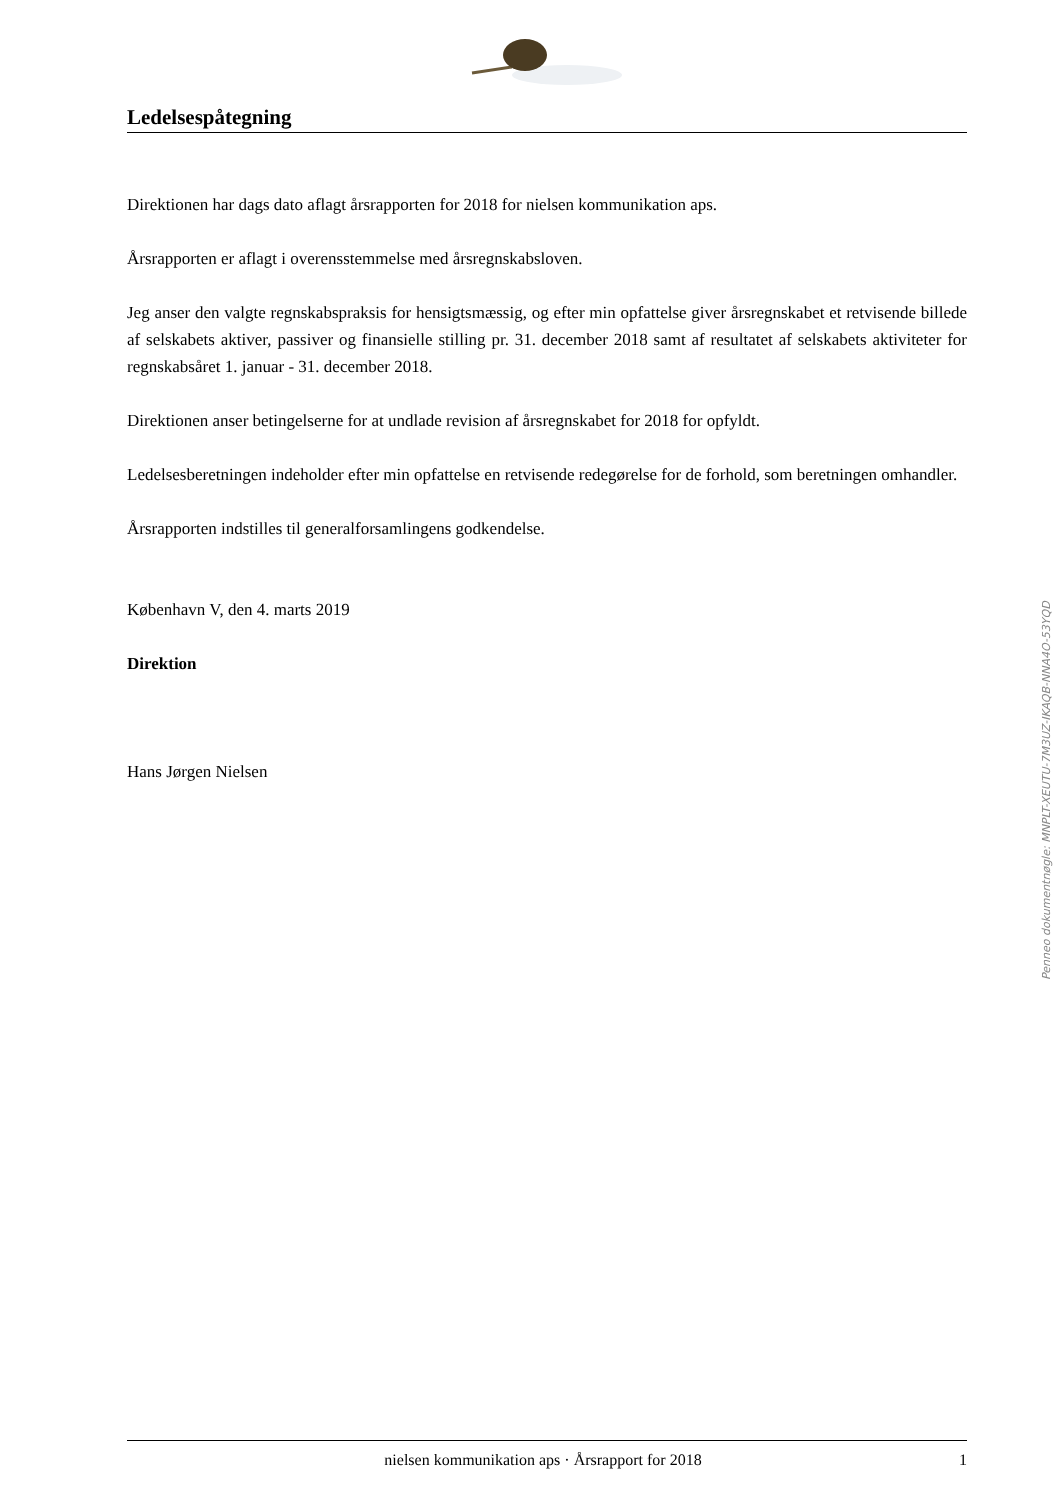Ledelsespåtegning
Direktionen har dags dato aflagt årsrapporten for 2018 for nielsen kommunikation aps.
Årsrapporten er aflagt i overensstemmelse med årsregnskabsloven.
Jeg anser den valgte regnskabspraksis for hensigtsmæssig, og efter min opfattelse giver årsregnskabet et retvisende billede af selskabets aktiver, passiver og finansielle stilling pr. 31. december 2018 samt af resultatet af selskabets aktiviteter for regnskabsåret 1. januar - 31. december 2018.
Direktionen anser betingelserne for at undlade revision af årsregnskabet for 2018 for opfyldt.
Ledelsesberetningen indeholder efter min opfattelse en retvisende redegørelse for de forhold, som beretningen omhandler.
Årsrapporten indstilles til generalforsamlingens godkendelse.
København V, den 4. marts 2019
Direktion
Hans Jørgen Nielsen
Penneo dokumentnøgle: MNPLT-XEUTU-7M3UZ-IKAQB-NNA4O-53YQD
nielsen kommunikation aps · Årsrapport for 2018 1